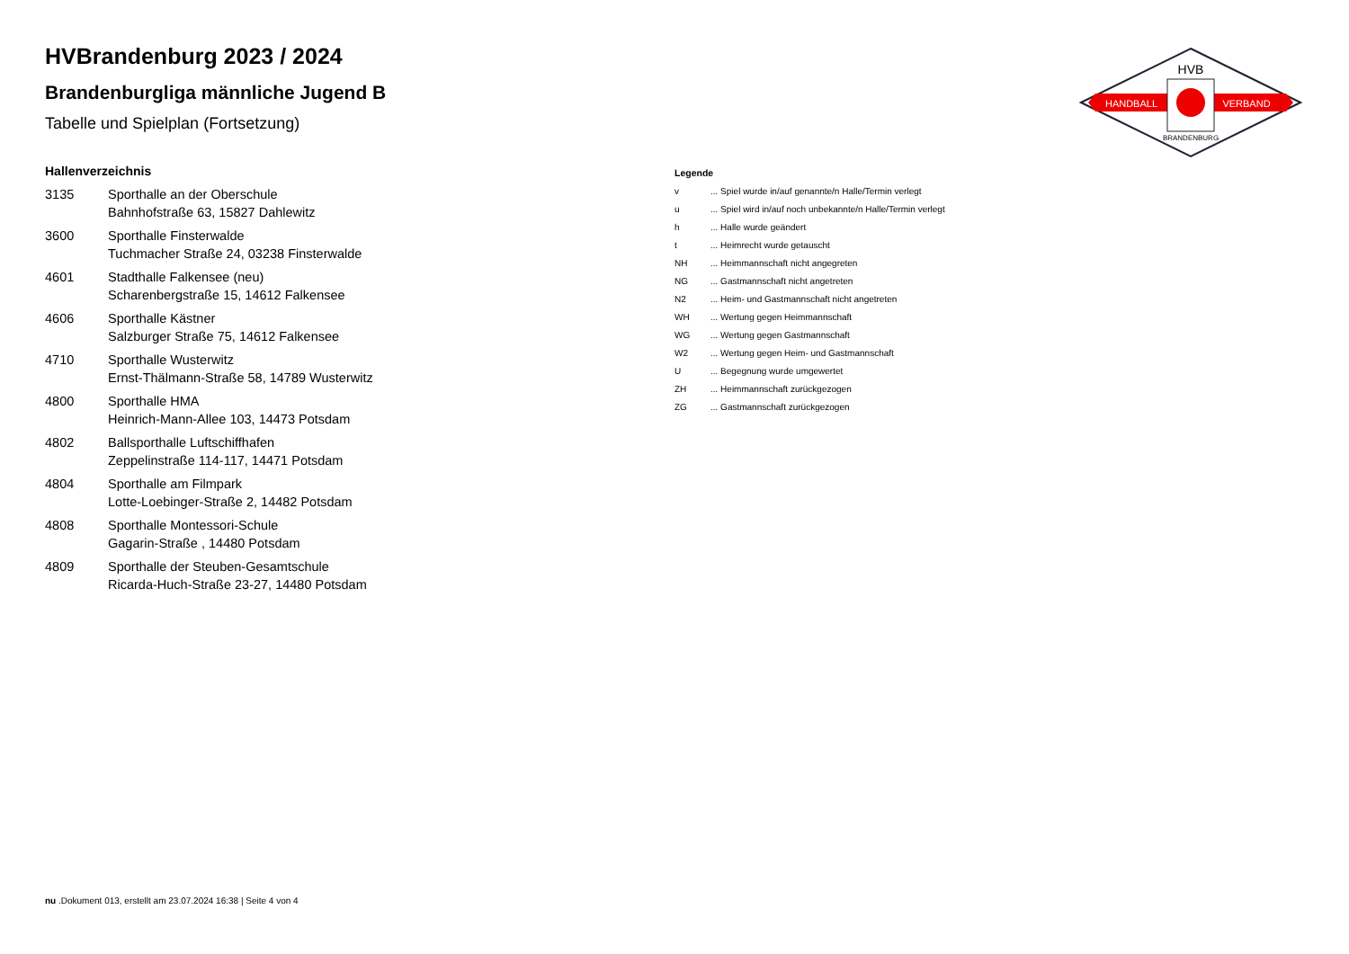HVB
HANDBALL
VERBAND
BRANDENBURG
HVBrandenburg 2023 / 2024
Brandenburgliga männliche Jugend B
Tabelle und Spielplan (Fortsetzung)
Hallenverzeichnis
| 3135 | Sporthalle an der Oberschule Bahnhofstraße 63, 15827 Dahlewitz |
| 3600 | Sporthalle Finsterwalde Tuchmacher Straße 24, 03238 Finsterwalde |
| 4601 | Stadthalle Falkensee (neu) Scharenbergstraße 15, 14612 Falkensee |
| 4606 | Sporthalle Kästner Salzburger Straße 75, 14612 Falkensee |
| 4710 | Sporthalle Wusterwitz Ernst-Thälmann-Straße 58, 14789 Wusterwitz |
| 4800 | Sporthalle HMA Heinrich-Mann-Allee 103, 14473 Potsdam |
| 4802 | Ballsporthalle Luftschiffhafen Zeppelinstraße 114-117, 14471 Potsdam |
| 4804 | Sporthalle am Filmpark Lotte-Loebinger-Straße 2, 14482 Potsdam |
| 4808 | Sporthalle Montessori-Schule Gagarin-Straße , 14480 Potsdam |
| 4809 | Sporthalle der Steuben-Gesamtschule Ricarda-Huch-Straße 23-27, 14480 Potsdam |
Legende
| v | ... Spiel wurde in/auf genannte/n Halle/Termin verlegt |
| u | ... Spiel wird in/auf noch unbekannte/n Halle/Termin verlegt |
| h | ... Halle wurde geändert |
| t | ... Heimrecht wurde getauscht |
| NH | ... Heimmannschaft nicht angegreten |
| NG | ... Gastmannschaft nicht angetreten |
| N2 | ... Heim- und Gastmannschaft nicht angetreten |
| WH | ... Wertung gegen Heimmannschaft |
| WG | ... Wertung gegen Gastmannschaft |
| W2 | ... Wertung gegen Heim- und Gastmannschaft |
| U | ... Begegnung wurde umgewertet |
| ZH | ... Heimmannschaft zurückgezogen |
| ZG | ... Gastmannschaft zurückgezogen |
nu .Dokument 013, erstellt am 23.07.2024 16:38 | Seite 4 von 4